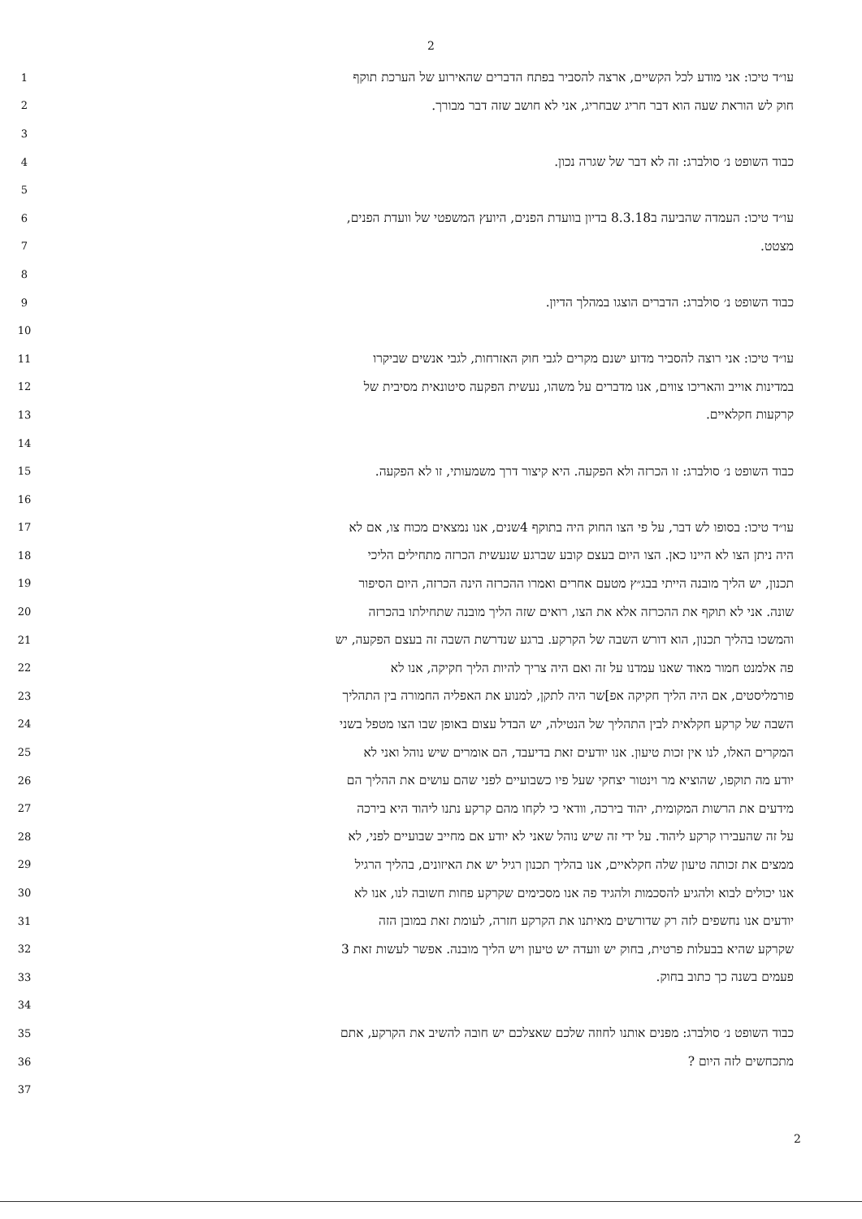2
1
עו״ד טיכו: אני מודע לכל הקשיים, ארצה להסביר בפתח הדברים שהאירוע של הערכת תוקף
2
חוק לש הוראת שעה הוא דבר חריג שבחריג, אני לא חושב שזה דבר מבורך.
3
4
כבוד השופט נ׳ סולברג: זה לא דבר של שגרה נכון.
5
6
עו״ד טיכו: העמדה שהביעה ב8.3.18 בדיון בוועדת הפנים, היועץ המשפטי של וועדת הפנים,
7
מצטט.
8
9
כבוד השופט נ׳ סולברג: הדברים הוצגו במהלך הדיון.
10
11
עו״ד טיכו: אני רוצה להסביר מדוע ישנם מקרים לגבי חוק האזרחות, לגבי אנשים שביקרו
12
במדינות אוייב והאריכו צווים, אנו מדברים על משהו, נעשית הפקעה סיטונאית מסיבית של
13
קרקעות חקלאיים.
14
15
כבוד השופט נ׳ סולברג: זו הכרזה ולא הפקעה. היא קיצור דרך משמעותי, זו לא הפקעה.
16
17
עו״ד טיכו: בסופו לש דבר, על פי הצו החוק היה בתוקף 4שנים, אנו נמצאים מכוח צו, אם לא
18
היה ניתן הצו לא היינו כאן. הצו היום בעצם קובע שברגע שנעשית הכרזה מתחילים הליכי
19
תכנון, יש הליך מובנה הייתי בבג״ץ מטעם אחרים ואמרו ההכרזה הינה הכרזה, היום הסיפור
20
שונה. אני לא תוקף את ההכרזה אלא את הצו, רואים שזה הליך מובנה שתחילתו בהכרזה
21
והמשכו בהליך תכנון, הוא דורש השבה של הקרקע. ברגע שנדרשת השבה זה בעצם הפקעה, יש
22
פה אלמנט חמור מאוד שאנו עמדנו על זה ואם היה צריך להיות הליך חקיקה, אנו לא
23
פורמליסטים, אם היה הליך חקיקה אפ]שר היה לתקן, למנוע את האפליה החמורה בין התהליך
24
השבה של קרקע חקלאית לבין התהליך של הנטילה, יש הבדל עצום באופן שבו הצו מטפל בשני
25
המקרים האלו, לנו אין זכות טיעון. אנו יודעים זאת בדיעבד, הם אומרים שיש נוהל ואני לא
26
יודע מה תוקפו, שהוציא מר וינטור יצחקי שעל פיו כשבועיים לפני שהם עושים את ההליך הם
27
מידעים את הרשות המקומית, יהוד בירכה, וודאי כי לקחו מהם קרקע נתנו ליהוד היא בירכה
28
על זה שהעבירו קרקע ליהוד. על ידי זה שיש נוהל שאני לא יודע אם מחייב שבועיים לפני, לא
29
ממצים את זכותה טיעון שלה חקלאיים, אנו בהליך תכנון רגיל יש את האיזונים, בהליך הרגיל
30
אנו יכולים לבוא ולהגיע להסכמות ולהגיד פה אנו מסכימים שקרקע פחות חשובה לנו, אנו לא
31
יודעים אנו נחשפים לזה רק שדורשים מאיתנו את הקרקע חזרה, לעומת זאת במובן הזה
32
שקרקע שהיא בבעלות פרטית, בחוק יש וועדה יש טיעון ויש הליך מובנה. אפשר לעשות זאת 3
33
פעמים בשנה כך כתוב בחוק.
34
35
כבוד השופט נ׳ סולברג: מפנים אותנו לחוזה שלכם שאצלכם יש חובה להשיב את הקרקע, אתם
36
מתכחשים לזה היום ?
37
2